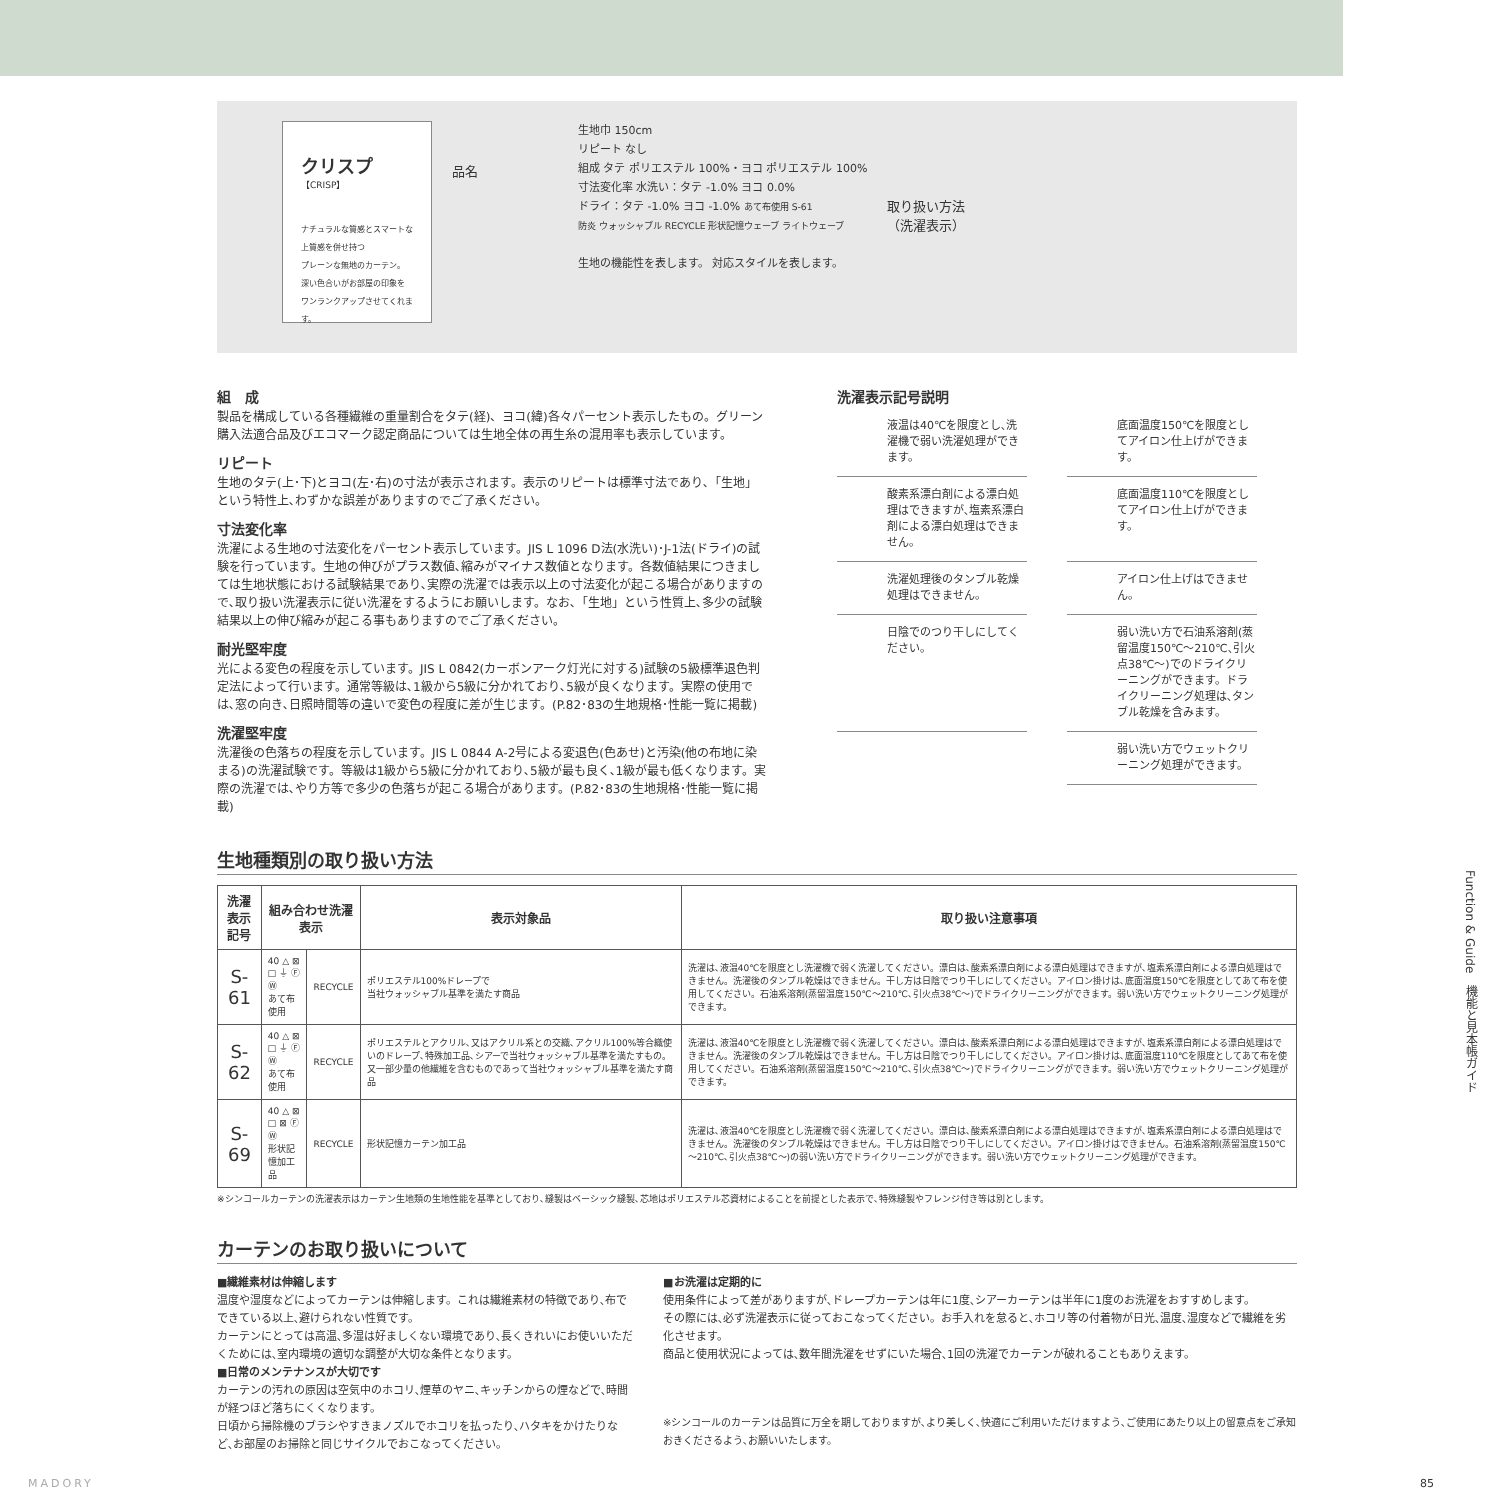クリスプ
【CRISP】
ナチュラルな質感とスマートな
上質感を併せ持つ
プレーンな無地のカーテン。
深い色合いがお部屋の印象を
ワンランクアップさせてくれます。
品名
生地巾 150cm
リピート なし
組成 タテ ポリエステル 100%・ヨコ ポリエステル 100%
寸法変化率 水洗い：タテ -1.0% ヨコ 0.0%
ドライ：タテ -1.0% ヨコ -1.0% あて布使用 S-61
防炎 ウォッシャブル RECYCLE 形状記憶ウェーブ ライトウェーブ
生地の機能性を表します。 対応スタイルを表します。
取り扱い方法
（洗濯表示）
組　成
製品を構成している各種繊維の重量割合をタテ(経)、ヨコ(緯)各々パーセント表示したもの。グリーン購入法適合品及びエコマーク認定商品については生地全体の再生糸の混用率も表示しています。
リピート
生地のタテ(上･下)とヨコ(左･右)の寸法が表示されます。表示のリピートは標準寸法であり､「生地」という特性上､わずかな誤差がありますのでご了承ください。
寸法変化率
洗濯による生地の寸法変化をパーセント表示しています。JIS L 1096 D法(水洗い)･J-1法(ドライ)の試験を行っています。生地の伸びがプラス数値､縮みがマイナス数値となります。各数値結果につきましては生地状態における試験結果であり､実際の洗濯では表示以上の寸法変化が起こる場合がありますので､取り扱い洗濯表示に従い洗濯をするようにお願いします。なお､「生地」という性質上､多少の試験結果以上の伸び縮みが起こる事もありますのでご了承ください。
耐光堅牢度
光による変色の程度を示しています。JIS L 0842(カーボンアーク灯光に対する)試験の5級標準退色判定法によって行います。通常等級は､1級から5級に分かれており､5級が良くなります。実際の使用では､窓の向き､日照時間等の違いで変色の程度に差が生じます。(P.82･83の生地規格･性能一覧に掲載)
洗濯堅牢度
洗濯後の色落ちの程度を示しています。JIS L 0844 A-2号による変退色(色あせ)と汚染(他の布地に染まる)の洗濯試験です。等級は1級から5級に分かれており､5級が最も良く､1級が最も低くなります。実際の洗濯では､やり方等で多少の色落ちが起こる場合があります。(P.82･83の生地規格･性能一覧に掲載)
洗濯表示記号説明
液温は40℃を限度とし､洗濯機で弱い洗濯処理ができます。
底面温度150℃を限度としてアイロン仕上げができます。
酸素系漂白剤による漂白処理はできますが､塩素系漂白剤による漂白処理はできません。
底面温度110℃を限度としてアイロン仕上げができます。
洗濯処理後のタンブル乾燥処理はできません。
アイロン仕上げはできません。
日陰でのつり干しにしてください。
弱い洗い方で石油系溶剤(蒸留温度150℃～210℃､引火点38℃～)でのドライクリーニングができます。ドライクリーニング処理は､タンブル乾燥を含みます。
弱い洗い方でウェットクリーニング処理ができます。
生地種類別の取り扱い方法
| 洗濯表示 記号 | 組み合わせ洗濯表示 | | 表示対象品 | 取り扱い注意事項 |
| --- | --- | --- | --- | --- |
| S-61 | 40 △ ⊠ □ ⏚ Ⓕ Ⓦ あて布使用 | RECYCLE | ポリエステル100%ドレープで 当社ウォッシャブル基準を満たす商品 | 洗濯は､液温40℃を限度とし洗濯機で弱く洗濯してください。漂白は､酸素系漂白剤による漂白処理はできますが､塩素系漂白剤による漂白処理はできません。洗濯後のタンブル乾燥はできません。干し方は日陰でつり干しにしてください。アイロン掛けは､底面温度150℃を限度としてあて布を使用してください。石油系溶剤(蒸留温度150℃～210℃､引火点38℃～)でドライクリーニングができます。弱い洗い方でウェットクリーニング処理ができます。 |
| S-62 | 40 △ ⊠ □ ⏚ Ⓕ Ⓦ あて布使用 | RECYCLE | ポリエステルとアクリル､又はアクリル系との交織､アクリル100%等合織使いのドレープ､特殊加工品､シアーで当社ウォッシャブル基準を満たすもの｡又一部少量の他繊維を含むものであって当社ウォッシャブル基準を満たす商品 | 洗濯は､液温40℃を限度とし洗濯機で弱く洗濯してください。漂白は､酸素系漂白剤による漂白処理はできますが､塩素系漂白剤による漂白処理はできません。洗濯後のタンブル乾燥はできません。干し方は日陰でつり干しにしてください。アイロン掛けは､底面温度110℃を限度としてあて布を使用してください。石油系溶剤(蒸留温度150℃～210℃､引火点38℃～)でドライクリーニングができます。弱い洗い方でウェットクリーニング処理ができます。 |
| S-69 | 40 △ ⊠ □ ⊠ Ⓕ Ⓦ 形状記憶加工品 | RECYCLE | 形状記憶カーテン加工品 | 洗濯は､液温40℃を限度とし洗濯機で弱く洗濯してください。漂白は､酸素系漂白剤による漂白処理はできますが､塩素系漂白剤による漂白処理はできません。洗濯後のタンブル乾燥はできません。干し方は日陰でつり干しにしてください。アイロン掛けはできません。石油系溶剤(蒸留温度150℃～210℃､引火点38℃～)の弱い洗い方でドライクリーニングができます。弱い洗い方でウェットクリーニング処理ができます。 |
※シンコールカーテンの洗濯表示はカーテン生地類の生地性能を基準としており､縫製はベーシック縫製､芯地はポリエステル芯資材によることを前提とした表示で､特殊縫製やフレンジ付き等は別とします。
カーテンのお取り扱いについて
■繊維素材は伸縮します
温度や湿度などによってカーテンは伸縮します。これは繊維素材の特徴であり､布でできている以上､避けられない性質です。
カーテンにとっては高温､多湿は好ましくない環境であり､長くきれいにお使いいただくためには､室内環境の適切な調整が大切な条件となります。
■日常のメンテナンスが大切です
カーテンの汚れの原因は空気中のホコリ､煙草のヤニ､キッチンからの煙などで､時間が経つほど落ちにくくなります。
日頃から掃除機のブラシやすきまノズルでホコリを払ったり､ハタキをかけたりなど､お部屋のお掃除と同じサイクルでおこなってください。
■お洗濯は定期的に
使用条件によって差がありますが､ドレープカーテンは年に1度､シアーカーテンは半年に1度のお洗濯をおすすめします。
その際には､必ず洗濯表示に従っておこなってください。お手入れを怠ると､ホコリ等の付着物が日光､温度､湿度などで繊維を劣化させます。
商品と使用状況によっては､数年間洗濯をせずにいた場合､1回の洗濯でカーテンが破れることもありえます。
※シンコールのカーテンは品質に万全を期しておりますが､より美しく､快適にご利用いただけますよう､ご使用にあたり以上の留意点をご承知おきくださるよう､お願いいたします。
Function & Guide　機能と見本帳ガイド
MADORY 85